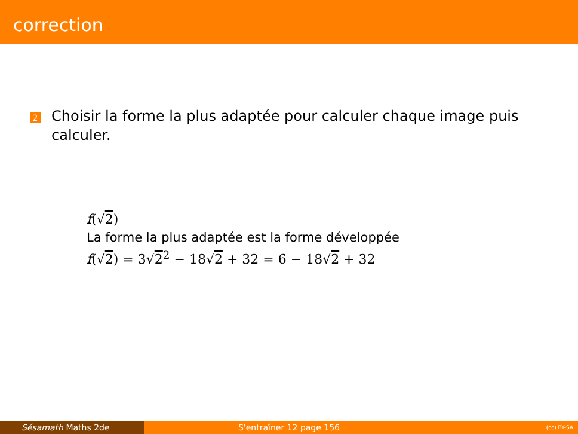correction
2
Choisir la forme la plus adaptée pour calculer chaque image puis calculer.
f(√2)
La forme la plus adaptée est la forme développée
f(√2) = 3√2<sup>2</sup> − 18√2 + 32 = 6 − 18√2 + 32
Sésamath Maths 2de S'entraîner 12 page 156
(cc) BY-SA